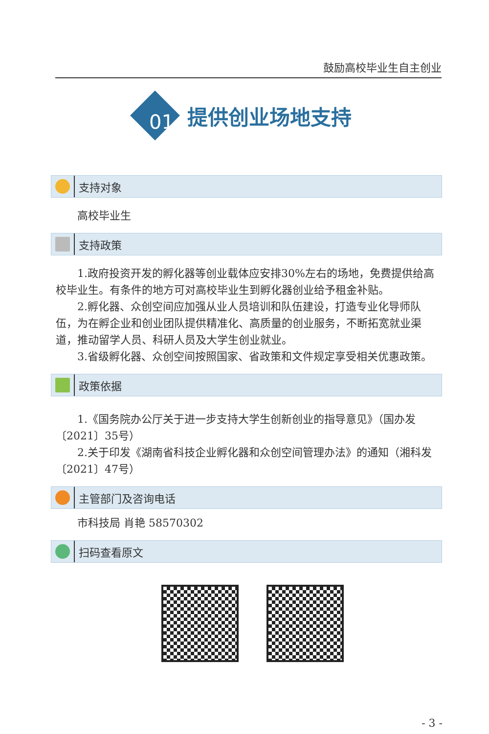鼓励高校毕业生自主创业
提供创业场地支持
01
支持对象
高校毕业生
支持政策
1.政府投资开发的孵化器等创业载体应安排30%左右的场地，免费提供给高校毕业生。有条件的地方可对高校毕业生到孵化器创业给予租金补贴。
2.孵化器、众创空间应加强从业人员培训和队伍建设，打造专业化导师队伍，为在孵企业和创业团队提供精准化、高质量的创业服务，不断拓宽就业渠道，推动留学人员、科研人员及大学生创业就业。
3.省级孵化器、众创空间按照国家、省政策和文件规定享受相关优惠政策。
政策依据
1.《国务院办公厅关于进一步支持大学生创新创业的指导意见》（国办发〔2021〕35号）
2.关于印发《湖南省科技企业孵化器和众创空间管理办法》的通知（湘科发〔2021〕47号）
主管部门及咨询电话
市科技局 肖艳 58570302
扫码查看原文
- 3 -